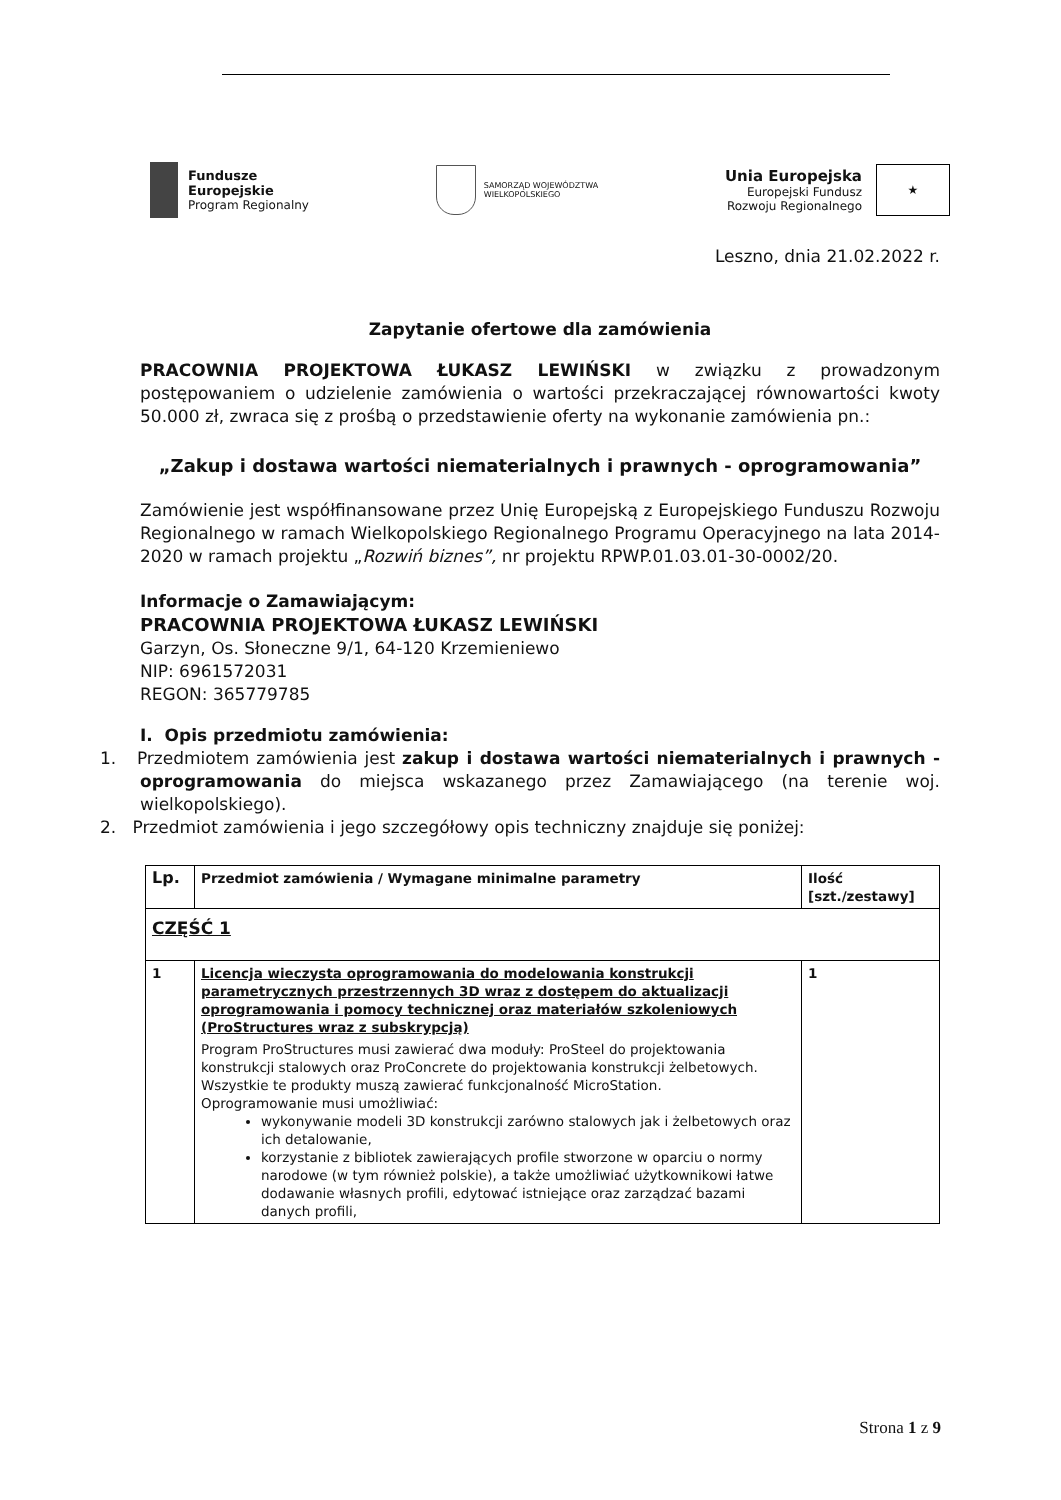Fundusze
Europejskie
Program Regionalny
SAMORZĄD WOJEWÓDZTWA
WIELKOPOLSKIEGO
Unia Europejska
Europejski Fundusz
Rozwoju Regionalnego
★
Leszno, dnia 21.02.2022 r.
Zapytanie ofertowe dla zamówienia
PRACOWNIA PROJEKTOWA ŁUKASZ LEWIŃSKI w związku z prowadzonym postępowaniem o udzielenie zamówienia o wartości przekraczającej równowartości kwoty 50.000 zł, zwraca się z prośbą o przedstawienie oferty na wykonanie zamówienia pn.:
„Zakup i dostawa wartości niematerialnych i prawnych - oprogramowania”
Zamówienie jest współfinansowane przez Unię Europejską z Europejskiego Funduszu Rozwoju Regionalnego w ramach Wielkopolskiego Regionalnego Programu Operacyjnego na lata 2014-2020 w ramach projektu „Rozwiń biznes”, nr projektu RPWP.01.03.01-30-0002/20.
Informacje o Zamawiającym:
PRACOWNIA PROJEKTOWA ŁUKASZ LEWIŃSKI
Garzyn, Os. Słoneczne 9/1, 64-120 Krzemieniewo
NIP: 6961572031
REGON: 365779785
I. Opis przedmiotu zamówienia:
1. Przedmiotem zamówienia jest zakup i dostawa wartości niematerialnych i prawnych - oprogramowania do miejsca wskazanego przez Zamawiającego (na terenie woj. wielkopolskiego).
2. Przedmiot zamówienia i jego szczegółowy opis techniczny znajduje się poniżej:
| Lp. | Przedmiot zamówienia / Wymagane minimalne parametry | Ilość [szt./zestawy] |
| --- | --- | --- |
| CZĘŚĆ 1 | | |
| 1 | Licencja wieczysta oprogramowania do modelowania konstrukcji parametrycznych przestrzennych 3D wraz z dostępem do aktualizacji oprogramowania i pomocy technicznej oraz materiałów szkoleniowych (ProStructures wraz z subskrypcją) Program ProStructures musi zawierać dwa moduły: ProSteel do projektowania konstrukcji stalowych oraz ProConcrete do projektowania konstrukcji żelbetowych. Wszystkie te produkty muszą zawierać funkcjonalność MicroStation. Oprogramowanie musi umożliwiać: wykonywanie modeli 3D konstrukcji zarówno stalowych jak i żelbetowych oraz ich detalowanie, korzystanie z bibliotek zawierających profile stworzone w oparciu o normy narodowe (w tym również polskie), a także umożliwiać użytkownikowi łatwe dodawanie własnych profili, edytować istniejące oraz zarządzać bazami danych profili, | 1 |
Strona 1 z 9